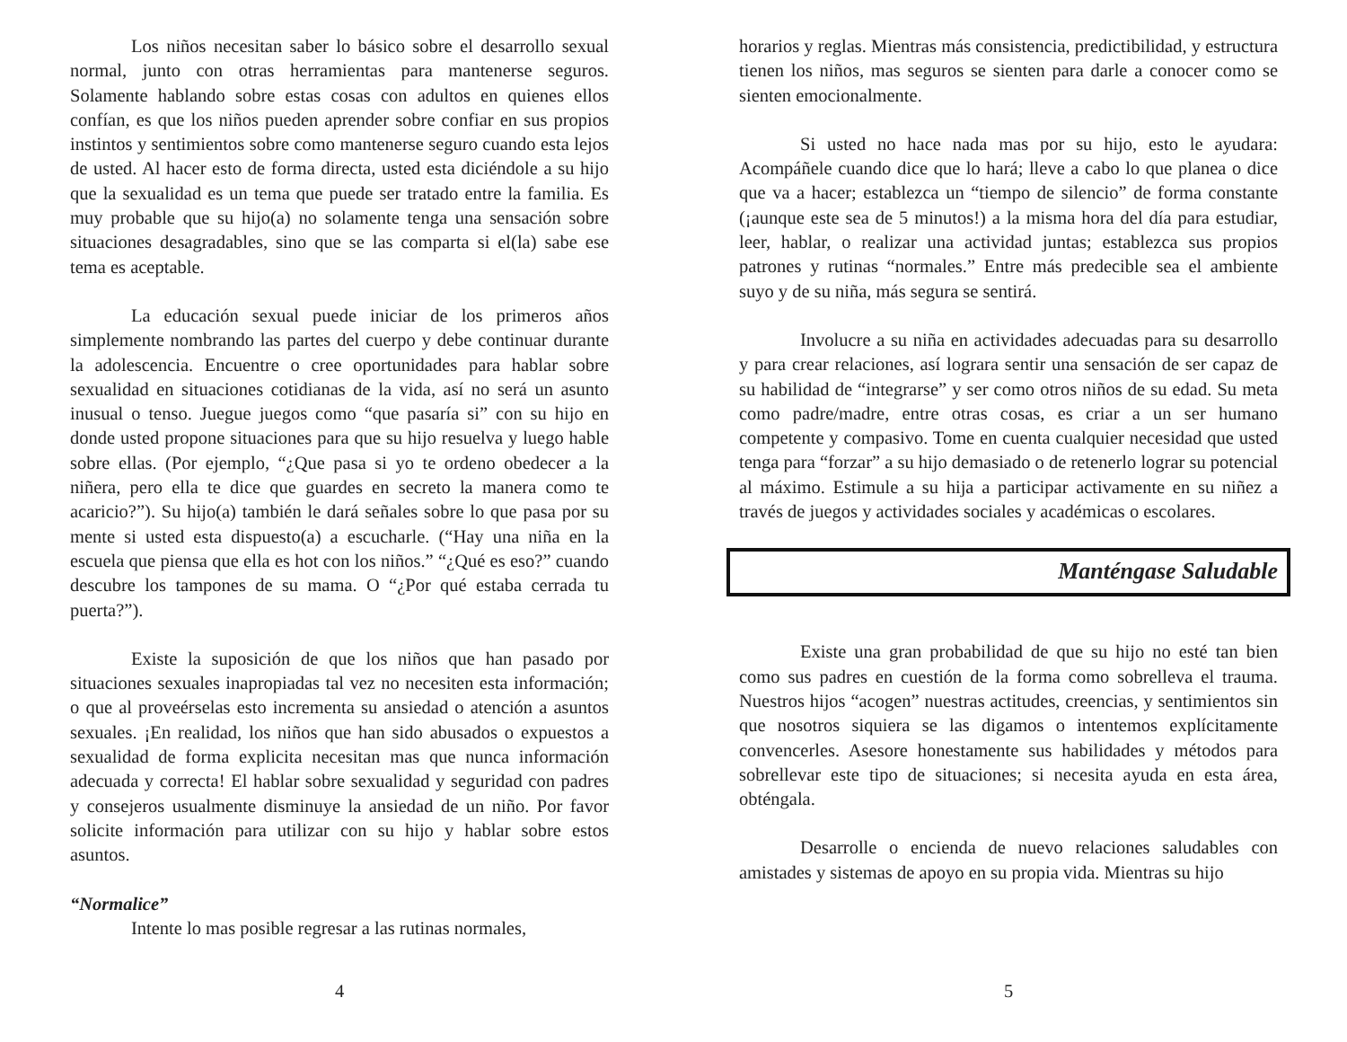Los niños necesitan saber lo básico sobre el desarrollo sexual normal, junto con otras herramientas para mantenerse seguros. Solamente hablando sobre estas cosas con adultos en quienes ellos confían, es que los niños pueden aprender sobre confiar en sus propios instintos y sentimientos sobre como mantenerse seguro cuando esta lejos de usted. Al hacer esto de forma directa, usted esta diciéndole a su hijo que la sexualidad es un tema que puede ser tratado entre la familia. Es muy probable que su hijo(a) no solamente tenga una sensación sobre situaciones desagradables, sino que se las comparta si el(la) sabe ese tema es aceptable.
La educación sexual puede iniciar de los primeros años simplemente nombrando las partes del cuerpo y debe continuar durante la adolescencia. Encuentre o cree oportunidades para hablar sobre sexualidad en situaciones cotidianas de la vida, así no será un asunto inusual o tenso. Juegue juegos como “que pasaría si” con su hijo en donde usted propone situaciones para que su hijo resuelva y luego hable sobre ellas. (Por ejemplo, “¿Que pasa si yo te ordeno obedecer a la niñera, pero ella te dice que guardes en secreto la manera como te acaricio?”). Su hijo(a) también le dará señales sobre lo que pasa por su mente si usted esta dispuesto(a) a escucharle. (“Hay una niña en la escuela que piensa que ella es hot con los niños.” “¿Qué es eso?” cuando descubre los tampones de su mama. O “¿Por qué estaba cerrada tu puerta?”).
Existe la suposición de que los niños que han pasado por situaciones sexuales inapropiadas tal vez no necesiten esta información; o que al proveérselas esto incrementa su ansiedad o atención a asuntos sexuales. ¡En realidad, los niños que han sido abusados o expuestos a sexualidad de forma explicita necesitan mas que nunca información adecuada y correcta! El hablar sobre sexualidad y seguridad con padres y consejeros usualmente disminuye la ansiedad de un niño. Por favor solicite información para utilizar con su hijo y hablar sobre estos asuntos.
“Normalice”
Intente lo mas posible regresar a las rutinas normales,
4
horarios y reglas. Mientras más consistencia, predictibilidad, y estructura tienen los niños, mas seguros se sienten para darle a conocer como se sienten emocionalmente.
Si usted no hace nada mas por su hijo, esto le ayudara: Acompáñele cuando dice que lo hará; lleve a cabo lo que planea o dice que va a hacer; establezca un “tiempo de silencio” de forma constante (¡aunque este sea de 5 minutos!) a la misma hora del día para estudiar, leer, hablar, o realizar una actividad juntas; establezca sus propios patrones y rutinas “normales.” Entre más predecible sea el ambiente suyo y de su niña, más segura se sentirá.
Involucre a su niña en actividades adecuadas para su desarrollo y para crear relaciones, así lograra sentir una sensación de ser capaz de su habilidad de “integrarse” y ser como otros niños de su edad. Su meta como padre/madre, entre otras cosas, es criar a un ser humano competente y compasivo. Tome en cuenta cualquier necesidad que usted tenga para “forzar” a su hijo demasiado o de retenerlo lograr su potencial al máximo. Estimule a su hija a participar activamente en su niñez a través de juegos y actividades sociales y académicas o escolares.
Manténgase Saludable
Existe una gran probabilidad de que su hijo no esté tan bien como sus padres en cuestión de la forma como sobrelleva el trauma. Nuestros hijos “acogen” nuestras actitudes, creencias, y sentimientos sin que nosotros siquiera se las digamos o intentemos explícitamente convencerles. Asesore honestamente sus habilidades y métodos para sobrellevar este tipo de situaciones; si necesita ayuda en esta área, obténgala.
Desarrolle o encienda de nuevo relaciones saludables con amistades y sistemas de apoyo en su propia vida. Mientras su hijo
5